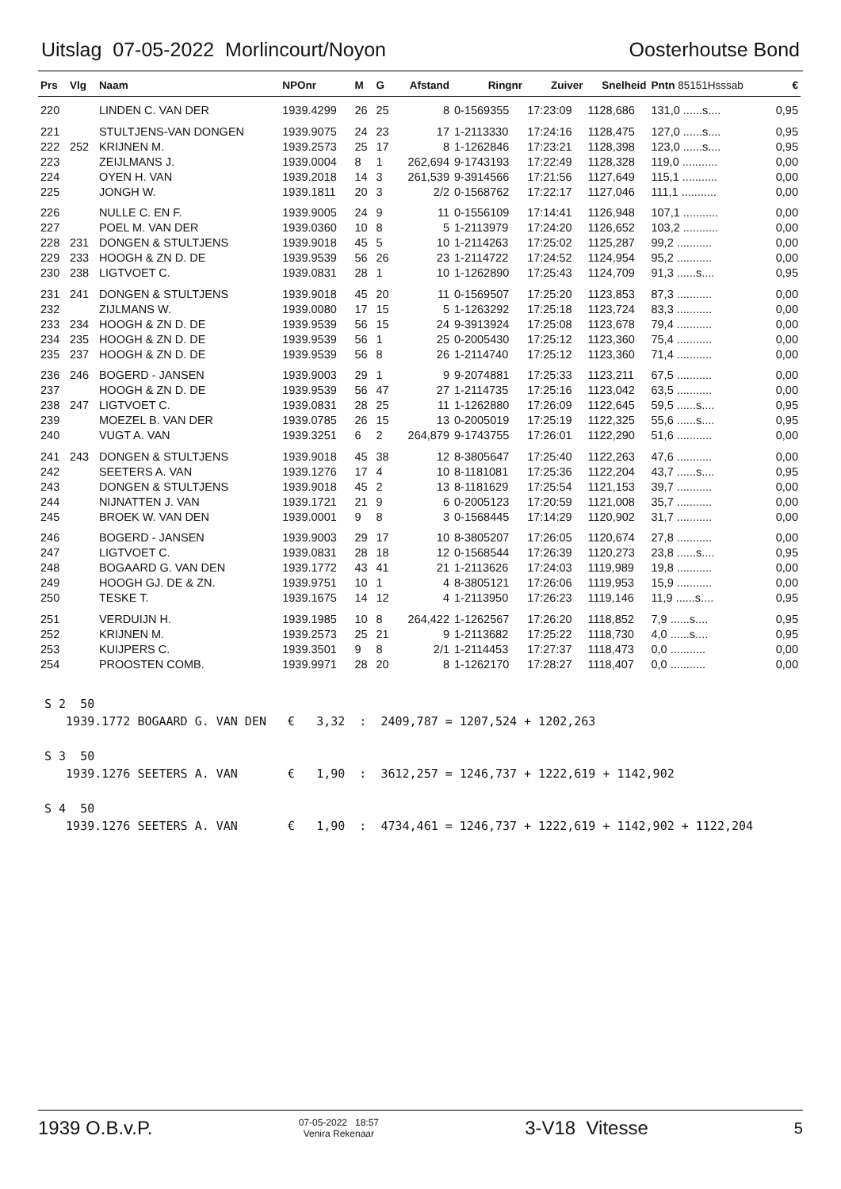Uitslag 07-05-2022 Morlincourt/Noyon Oosterhoutse Bond
| Prs | Vlg | Naam | NPOnr | M | G | Afstand | Ringnr | Zuiver | Snelheid | Pntn 85151Hsssab | € |
| --- | --- | --- | --- | --- | --- | --- | --- | --- | --- | --- | --- |
| 220 | | LINDEN C. VAN DER | 1939.4299 | 26 | 25 | 8 | 0-1569355 | 17:23:09 | 1128,686 | 131,0 ......s.... | 0,95 |
| 221 | | STULTJENS-VAN DONGEN | 1939.9075 | 24 | 23 | 17 | 1-2113330 | 17:24:16 | 1128,475 | 127,0 ......s.... | 0,95 |
| 222 | 252 | KRIJNEN M. | 1939.2573 | 25 | 17 | 8 | 1-1262846 | 17:23:21 | 1128,398 | 123,0 ......s.... | 0,95 |
| 223 | | ZEIJLMANS J. | 1939.0004 | 8 | 1 | 262,694 | 9-1743193 | 17:22:49 | 1128,328 | 119,0 ........... | 0,00 |
| 224 | | OYEN H. VAN | 1939.2018 | 14 | 3 | 261,539 | 9-3914566 | 17:21:56 | 1127,649 | 115,1 ........... | 0,00 |
| 225 | | JONGH W. | 1939.1811 | 20 | 3 | 2/2 | 0-1568762 | 17:22:17 | 1127,046 | 111,1 ........... | 0,00 |
| 226 | | NULLE C. EN F. | 1939.9005 | 24 | 9 | 11 | 0-1556109 | 17:14:41 | 1126,948 | 107,1 ........... | 0,00 |
| 227 | | POEL M. VAN DER | 1939.0360 | 10 | 8 | 5 | 1-2113979 | 17:24:20 | 1126,652 | 103,2 ........... | 0,00 |
| 228 | 231 | DONGEN & STULTJENS | 1939.9018 | 45 | 5 | 10 | 1-2114263 | 17:25:02 | 1125,287 | 99,2 ........... | 0,00 |
| 229 | 233 | HOOGH & ZN D. DE | 1939.9539 | 56 | 26 | 23 | 1-2114722 | 17:24:52 | 1124,954 | 95,2 ........... | 0,00 |
| 230 | 238 | LIGTVOET C. | 1939.0831 | 28 | 1 | 10 | 1-1262890 | 17:25:43 | 1124,709 | 91,3 ......s.... | 0,95 |
| 231 | 241 | DONGEN & STULTJENS | 1939.9018 | 45 | 20 | 11 | 0-1569507 | 17:25:20 | 1123,853 | 87,3 ........... | 0,00 |
| 232 | | ZIJLMANS W. | 1939.0080 | 17 | 15 | 5 | 1-1263292 | 17:25:18 | 1123,724 | 83,3 ........... | 0,00 |
| 233 | 234 | HOOGH & ZN D. DE | 1939.9539 | 56 | 15 | 24 | 9-3913924 | 17:25:08 | 1123,678 | 79,4 ........... | 0,00 |
| 234 | 235 | HOOGH & ZN D. DE | 1939.9539 | 56 | 1 | 25 | 0-2005430 | 17:25:12 | 1123,360 | 75,4 ........... | 0,00 |
| 235 | 237 | HOOGH & ZN D. DE | 1939.9539 | 56 | 8 | 26 | 1-2114740 | 17:25:12 | 1123,360 | 71,4 ........... | 0,00 |
| 236 | 246 | BOGERD - JANSEN | 1939.9003 | 29 | 1 | 9 | 9-2074881 | 17:25:33 | 1123,211 | 67,5 ........... | 0,00 |
| 237 | | HOOGH & ZN D. DE | 1939.9539 | 56 | 47 | 27 | 1-2114735 | 17:25:16 | 1123,042 | 63,5 ........... | 0,00 |
| 238 | 247 | LIGTVOET C. | 1939.0831 | 28 | 25 | 11 | 1-1262880 | 17:26:09 | 1122,645 | 59,5 ......s.... | 0,95 |
| 239 | | MOEZEL B. VAN DER | 1939.0785 | 26 | 15 | 13 | 0-2005019 | 17:25:19 | 1122,325 | 55,6 ......s.... | 0,95 |
| 240 | | VUGT A. VAN | 1939.3251 | 6 | 2 | 264,879 | 9-1743755 | 17:26:01 | 1122,290 | 51,6 ........... | 0,00 |
| 241 | 243 | DONGEN & STULTJENS | 1939.9018 | 45 | 38 | 12 | 8-3805647 | 17:25:40 | 1122,263 | 47,6 ........... | 0,00 |
| 242 | | SEETERS A. VAN | 1939.1276 | 17 | 4 | 10 | 8-1181081 | 17:25:36 | 1122,204 | 43,7 ......s.... | 0,95 |
| 243 | | DONGEN & STULTJENS | 1939.9018 | 45 | 2 | 13 | 8-1181629 | 17:25:54 | 1121,153 | 39,7 ........... | 0,00 |
| 244 | | NIJNATTEN J. VAN | 1939.1721 | 21 | 9 | 6 | 0-2005123 | 17:20:59 | 1121,008 | 35,7 ........... | 0,00 |
| 245 | | BROEK W. VAN DEN | 1939.0001 | 9 | 8 | 3 | 0-1568445 | 17:14:29 | 1120,902 | 31,7 ........... | 0,00 |
| 246 | | BOGERD - JANSEN | 1939.9003 | 29 | 17 | 10 | 8-3805207 | 17:26:05 | 1120,674 | 27,8 ........... | 0,00 |
| 247 | | LIGTVOET C. | 1939.0831 | 28 | 18 | 12 | 0-1568544 | 17:26:39 | 1120,273 | 23,8 ......s.... | 0,95 |
| 248 | | BOGAARD G. VAN DEN | 1939.1772 | 43 | 41 | 21 | 1-2113626 | 17:24:03 | 1119,989 | 19,8 ........... | 0,00 |
| 249 | | HOOGH GJ. DE & ZN. | 1939.9751 | 10 | 1 | 4 | 8-3805121 | 17:26:06 | 1119,953 | 15,9 ........... | 0,00 |
| 250 | | TESKE T. | 1939.1675 | 14 | 12 | 4 | 1-2113950 | 17:26:23 | 1119,146 | 11,9 ......s.... | 0,95 |
| 251 | | VERDUIJN H. | 1939.1985 | 10 | 8 | 264,422 | 1-1262567 | 17:26:20 | 1118,852 | 7,9 ......s.... | 0,95 |
| 252 | | KRIJNEN M. | 1939.2573 | 25 | 21 | 9 | 1-2113682 | 17:25:22 | 1118,730 | 4,0 ......s.... | 0,95 |
| 253 | | KUIJPERS C. | 1939.3501 | 9 | 8 | 2/1 | 1-2114453 | 17:27:37 | 1118,473 | 0,0 ........... | 0,00 |
| 254 | | PROOSTEN COMB. | 1939.9971 | 28 | 20 | 8 | 1-1262170 | 17:28:27 | 1118,407 | 0,0 ........... | 0,00 |
S 2  50
   1939.1772 BOGAARD G. VAN DEN   €   3,32  :  2409,787 = 1207,524 + 1202,263

S 3  50
   1939.1276 SEETERS A. VAN       €   1,90  :  3612,257 = 1246,737 + 1222,619 + 1142,902

S 4  50
   1939.1276 SEETERS A. VAN       €   1,90  :  4734,461 = 1246,737 + 1222,619 + 1142,902 + 1122,204
1939 O.B.v.P. 07-05-2022 18:57
Venira Rekenaar 3-V18 Vitesse 5